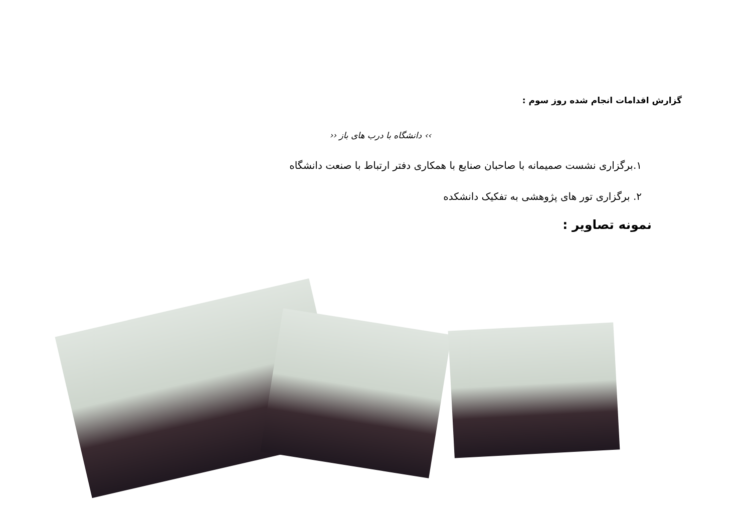گزارش اقدامات انجام شده روز سوم :
›› دانشگاه با درب های باز ‹‹
۱.برگزاری نشست صمیمانه با صاحبان صنایع با همکاری دفتر ارتباط با صنعت دانشگاه
۲. برگزاری تور های پژوهشی به تفکیک دانشکده
نمونه تصاویر :